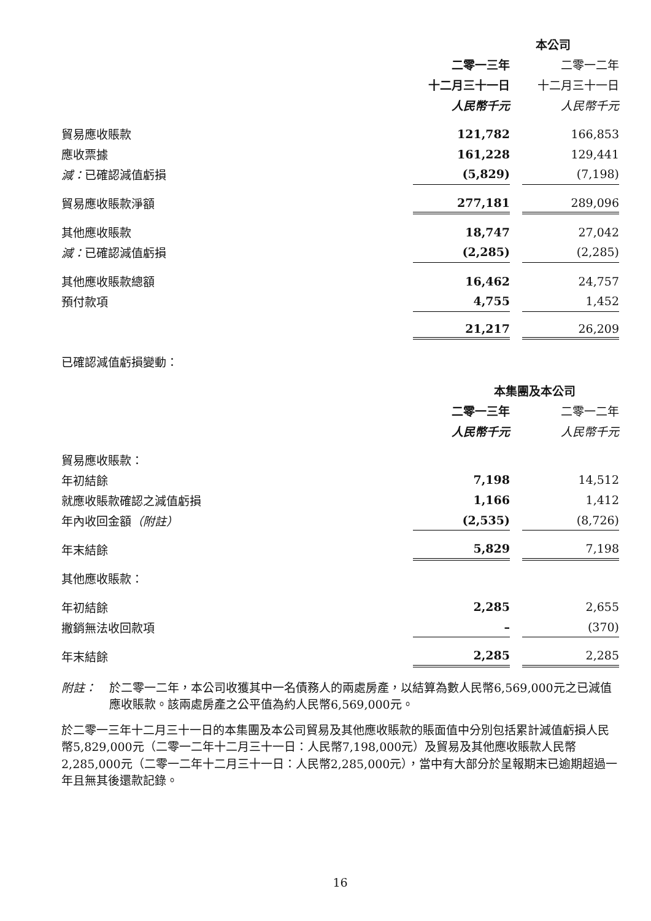| | 本公司 | | |
| --- | --- | --- | --- |
| | 二零一三年 | | 二零一二年 |
| | 十二月三十一日 | | 十二月三十一日 |
| | 人民幣千元 | | 人民幣千元 |
| 貿易應收賬款 | 121,782 | | 166,853 |
| 應收票據 | 161,228 | | 129,441 |
| 減： 已確認減值虧損 | (5,829) | | (7,198) |
| 貿易應收賬款淨額 | 277,181 | | 289,096 |
| 其他應收賬款 | 18,747 | | 27,042 |
| 減： 已確認減值虧損 | (2,285) | | (2,285) |
| 其他應收賬款總額 | 16,462 | | 24,757 |
| 預付款項 | 4,755 | | 1,452 |
| | 21,217 | | 26,209 |
已確認減值虧損變動：
| | 本集團及本公司 | | |
| --- | --- | --- | --- |
| | 二零一三年 | | 二零一二年 |
| | 人民幣千元 | | 人民幣千元 |
| 貿易應收賬款： | | | |
| 年初結餘 | 7,198 | | 14,512 |
| 就應收賬款確認之減值虧損 | 1,166 | | 1,412 |
| 年內收回金額 （附註） | (2,535) | | (8,726) |
| 年末結餘 | 5,829 | | 7,198 |
| 其他應收賬款： | | | |
| 年初結餘 | 2,285 | | 2,655 |
| 撇銷無法收回款項 | – | | (370) |
| 年末結餘 | 2,285 | | 2,285 |
附註： 於二零一二年，本公司收獲其中一名債務人的兩處房產，以結算為數人民幣6,569,000元之已減值應收賬款。該兩處房產之公平值為約人民幣6,569,000元。
於二零一三年十二月三十一日的本集團及本公司貿易及其他應收賬款的賬面值中分別包括累計減值虧損人民幣5,829,000元（二零一二年十二月三十一日：人民幣7,198,000元）及貿易及其他應收賬款人民幣2,285,000元（二零一二年十二月三十一日：人民幣2,285,000元），當中有大部分於呈報期末已逾期超過一年且無其後還款記錄。
16